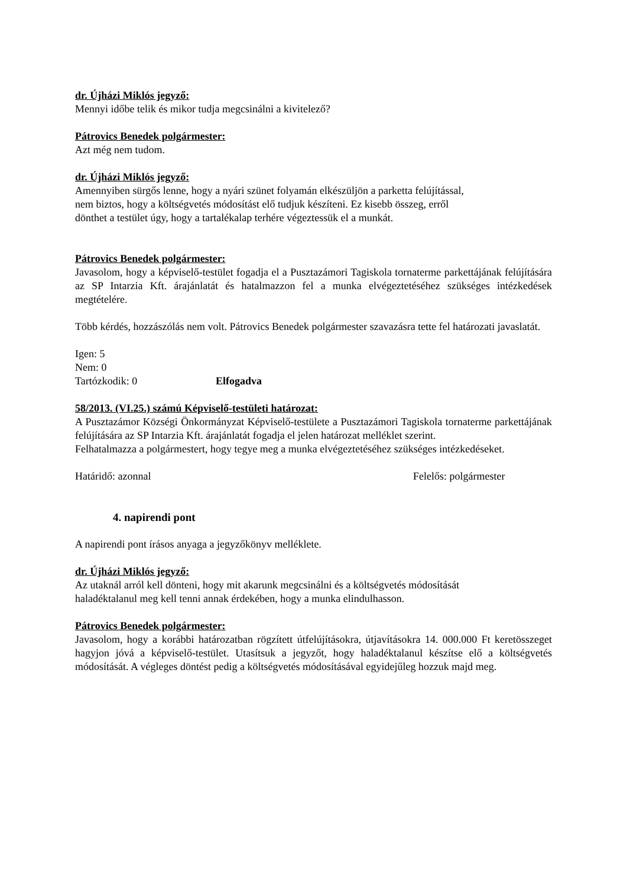dr. Újházi Miklós jegyző:
Mennyi időbe telik és mikor tudja megcsinálni a kivitelező?
Pátrovics Benedek polgármester:
Azt még nem tudom.
dr. Újházi Miklós jegyző:
Amennyiben sürgős lenne, hogy a nyári szünet folyamán elkészüljön a parketta felújítással,
nem biztos, hogy a költségvetés módosítást elő tudjuk készíteni. Ez kisebb összeg, erről
dönthet a testület úgy, hogy a tartalékalap terhére végeztessük el a munkát.
Pátrovics Benedek polgármester:
Javasolom, hogy a képviselő-testület fogadja el a Pusztazámori Tagiskola tornaterme parkettájának felújítására az SP Intarzia Kft. árajánlatát és hatalmazzon fel a munka elvégeztetéséhez szükséges intézkedések megtételére.
Több kérdés, hozzászólás nem volt. Pátrovics Benedek polgármester szavazásra tette fel határozati javaslatát.
Igen: 5
Nem: 0
Tartózkodik: 0 Elfogadva
58/2013. (VI.25.) számú Képviselő-testületi határozat:
A Pusztazámor Községi Önkormányzat Képviselő-testülete a Pusztazámori Tagiskola tornaterme parkettájának felújítására az SP Intarzia Kft. árajánlatát fogadja el jelen határozat melléklet szerint.
Felhatalmazza a polgármestert, hogy tegye meg a munka elvégeztetéséhez szükséges intézkedéseket.
Határidő: azonnal Felelős: polgármester
4. napirendi pont
A napirendi pont írásos anyaga a jegyzőkönyv melléklete.
dr. Újházi Miklós jegyző:
Az utaknál arról kell dönteni, hogy mit akarunk megcsinálni és a költségvetés módosítását
haladéktalanul meg kell tenni annak érdekében, hogy a munka elindulhasson.
Pátrovics Benedek polgármester:
Javasolom, hogy a korábbi határozatban rögzített útfelújításokra, útjavításokra 14. 000.000 Ft keretösszeget hagyjon jóvá a képviselő-testület. Utasítsuk a jegyzőt, hogy haladéktalanul készítse elő a költségvetés módosítását. A végleges döntést pedig a költségvetés módosításával egyidejűleg hozzuk majd meg.